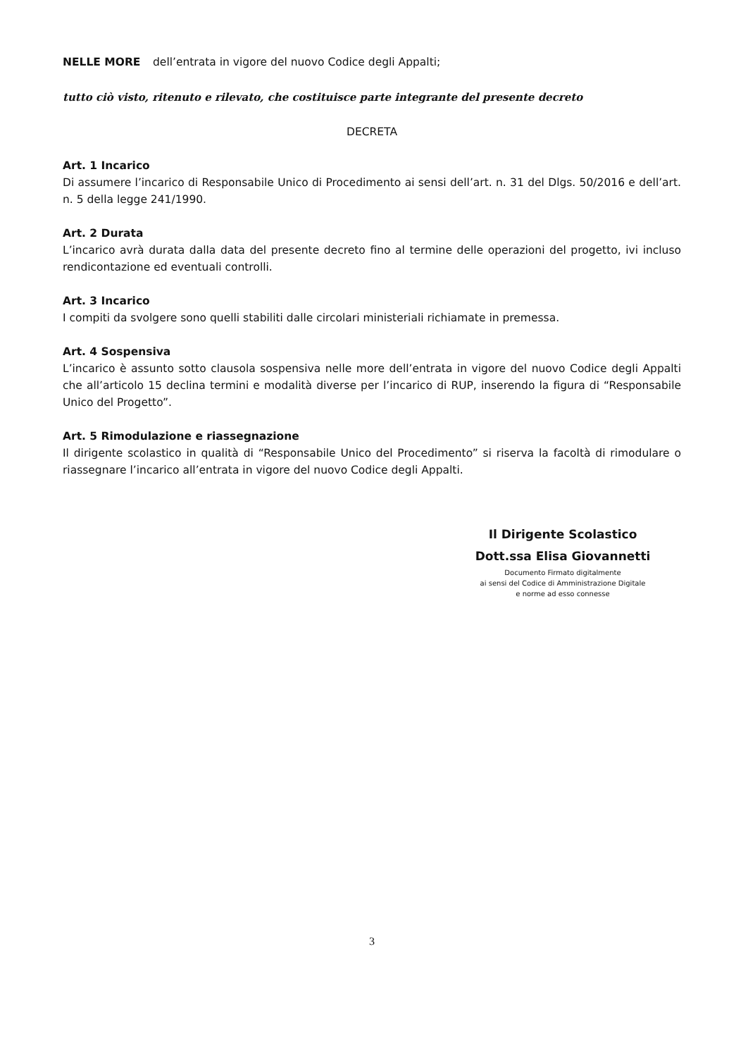NELLE MORE dell’entrata in vigore del nuovo Codice degli Appalti;
tutto ciò visto, ritenuto e rilevato, che costituisce parte integrante del presente decreto
DECRETA
Art. 1 Incarico
Di assumere l’incarico di Responsabile Unico di Procedimento ai sensi dell’art. n. 31 del Dlgs. 50/2016 e dell’art. n. 5 della legge 241/1990.
Art. 2 Durata
L’incarico avrà durata dalla data del presente decreto fino al termine delle operazioni del progetto, ivi incluso rendicontazione ed eventuali controlli.
Art. 3 Incarico
I compiti da svolgere sono quelli stabiliti dalle circolari ministeriali richiamate in premessa.
Art. 4 Sospensiva
L’incarico è assunto sotto clausola sospensiva nelle more dell’entrata in vigore del nuovo Codice degli Appalti che all’articolo 15 declina termini e modalità diverse per l’incarico di RUP, inserendo la figura di “Responsabile Unico del Progetto”.
Art. 5 Rimodulazione e riassegnazione
Il dirigente scolastico in qualità di “Responsabile Unico del Procedimento” si riserva la facoltà di rimodulare o riassegnare l’incarico all’entrata in vigore del nuovo Codice degli Appalti.
Il Dirigente Scolastico
Dott.ssa Elisa Giovannetti
Documento Firmato digitalmente
ai sensi del Codice di Amministrazione Digitale
e norme ad esso connesse
3